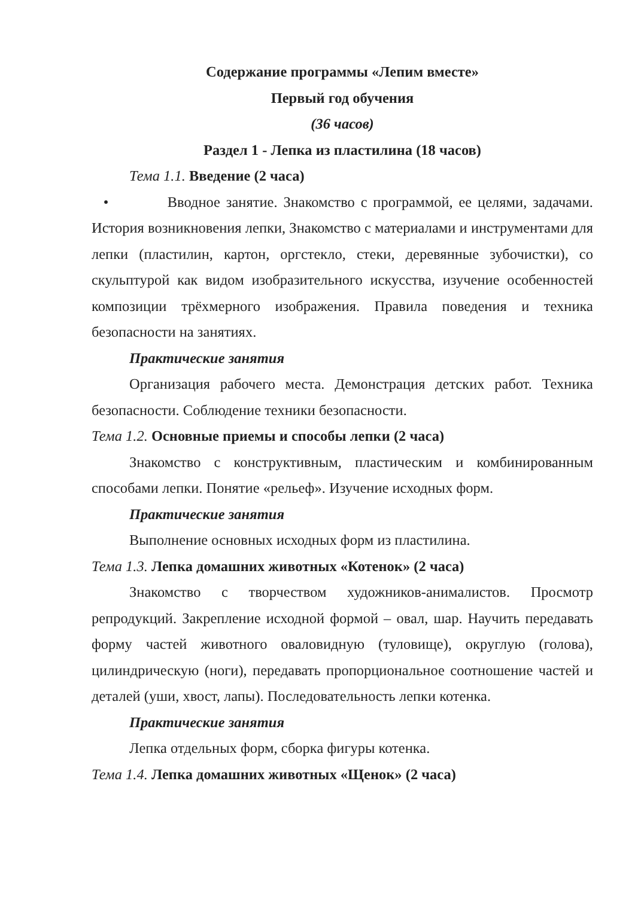Содержание программы «Лепим вместе»
Первый год обучения
(36 часов)
Раздел 1 - Лепка из пластилина (18 часов)
Тема 1.1. Введение (2 часа)
• Вводное занятие. Знакомство с программой, ее целями, задачами. История возникновения лепки, Знакомство с материалами и инструментами для лепки (пластилин, картон, оргстекло, стеки, деревянные зубочистки), со скульптурой как видом изобразительного искусства, изучение особенностей композиции трёхмерного изображения. Правила поведения и техника безопасности на занятиях.
Практические занятия
Организация рабочего места. Демонстрация детских работ. Техника безопасности. Соблюдение техники безопасности.
Тема 1.2. Основные приемы и способы лепки (2 часа)
Знакомство с конструктивным, пластическим и комбинированным способами лепки. Понятие «рельеф». Изучение исходных форм.
Практические занятия
Выполнение основных исходных форм из пластилина.
Тема 1.3. Лепка домашних животных «Котенок» (2 часа)
Знакомство с творчеством художников-анималистов. Просмотр репродукций. Закрепление исходной формой – овал, шар. Научить передавать форму частей животного оваловидную (туловище), округлую (голова), цилиндрическую (ноги), передавать пропорциональное соотношение частей и деталей (уши, хвост, лапы). Последовательность лепки котенка.
Практические занятия
Лепка отдельных форм, сборка фигуры котенка.
Тема 1.4. Лепка домашних животных «Щенок» (2 часа)